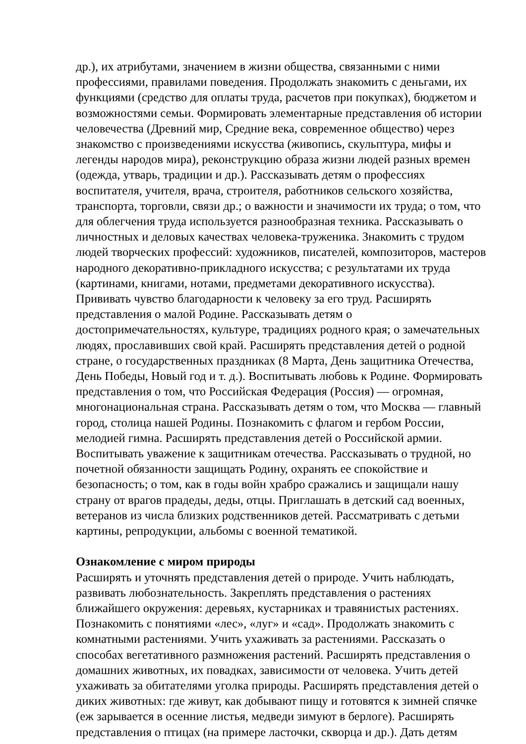др.), их атрибутами, значением в жизни общества, связанными с ними профессиями, правилами поведения. Продолжать знакомить с деньгами, их функциями (средство для оплаты труда, расчетов при покупках), бюджетом и возможностями семьи. Формировать элементарные представления об истории человечества (Древний мир, Средние века, современное общество) через знакомство с произведениями искусства (живопись, скульптура, мифы и легенды народов мира), реконструкцию образа жизни людей разных времен (одежда, утварь, традиции и др.). Рассказывать детям о профессиях воспитателя, учителя, врача, строителя, работников сельского хозяйства, транспорта, торговли, связи др.; о важности и значимости их труда; о том, что для облегчения труда используется разнообразная техника. Рассказывать о личностных и деловых качествах человека-труженика. Знакомить с трудом людей творческих профессий: художников, писателей, композиторов, мастеров народного декоративно-прикладного искусства; с результатами их труда (картинами, книгами, нотами, предметами декоративного искусства). Прививать чувство благодарности к человеку за его труд. Расширять представления о малой Родине. Рассказывать детям о достопримечательностях, культуре, традициях родного края; о замечательных людях, прославивших свой край. Расширять представления детей о родной стране, о государственных праздниках (8 Марта, День защитника Отечества, День Победы, Новый год и т. д.). Воспитывать любовь к Родине. Формировать представления о том, что Российская Федерация (Россия) — огромная, многонациональная страна. Рассказывать детям о том, что Москва — главный город, столица нашей Родины. Познакомить с флагом и гербом России, мелодией гимна. Расширять представления детей о Российской армии. Воспитывать уважение к защитникам отечества. Рассказывать о трудной, но почетной обязанности защищать Родину, охранять ее спокойствие и безопасность; о том, как в годы войн храбро сражались и защищали нашу страну от врагов прадеды, деды, отцы. Приглашать в детский сад военных, ветеранов из числа близких родственников детей. Рассматривать с детьми картины, репродукции, альбомы с военной тематикой.
Ознакомление с миром природы
Расширять и уточнять представления детей о природе. Учить наблюдать, развивать любознательность. Закреплять представления о растениях ближайшего окружения: деревьях, кустарниках и травянистых растениях. Познакомить с понятиями «лес», «луг» и «сад». Продолжать знакомить с комнатными растениями. Учить ухаживать за растениями. Рассказать о способах вегетативного размножения растений. Расширять представления о домашних животных, их повадках, зависимости от человека. Учить детей ухаживать за обитателями уголка природы. Расширять представления детей о диких животных: где живут, как добывают пищу и готовятся к зимней спячке (еж зарывается в осенние листья, медведи зимуют в берлоге). Расширять представления о птицах (на примере ласточки, скворца и др.). Дать детям